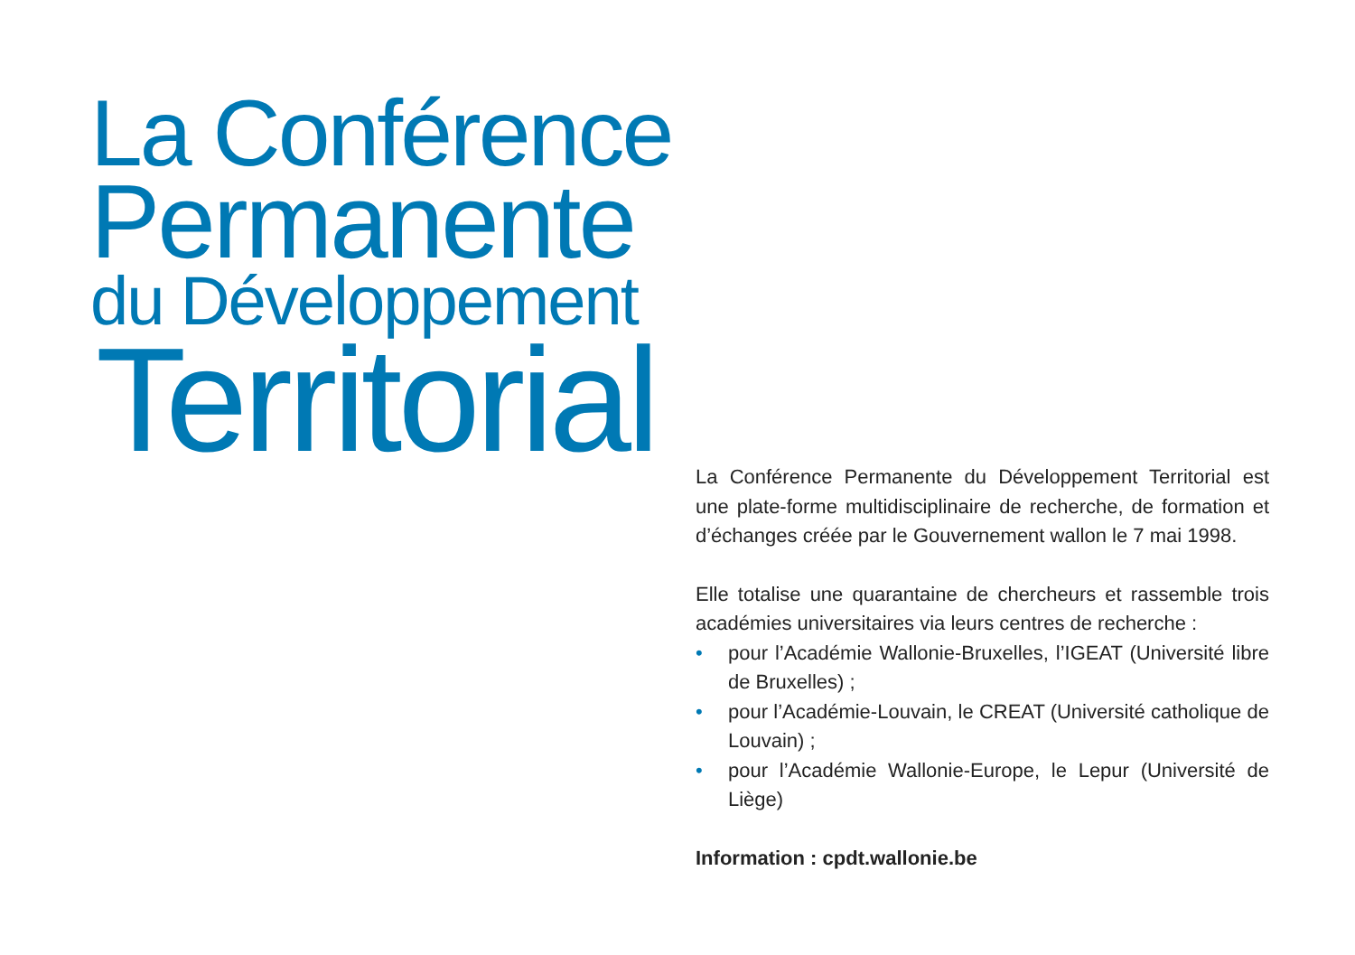La Conférence
Permanente
du Développement
Territorial
La Conférence Permanente du Développement Territorial est une plate-forme multidisciplinaire de recherche, de formation et d’échanges créée par le Gouvernement wallon le 7 mai 1998.
Elle totalise une quarantaine de chercheurs et rassemble trois académies universitaires via leurs centres de recherche :
• pour l’Académie Wallonie-Bruxelles, l’IGEAT (Université libre de Bruxelles) ;
• pour l’Académie-Louvain, le CREAT (Université catholique de Louvain) ;
• pour l’Académie Wallonie-Europe, le Lepur (Université de Liège)
Information : cpdt.wallonie.be